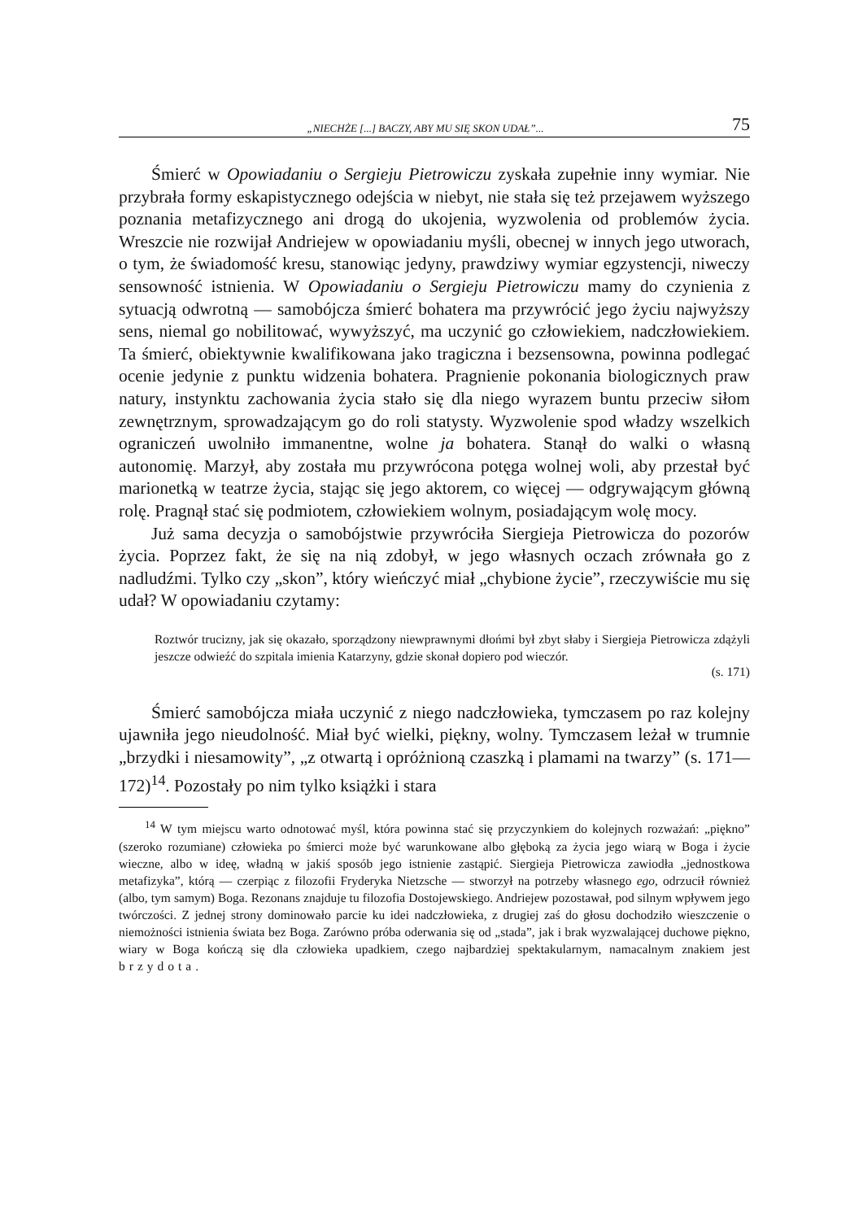„NIECHŻE [...] BACZY, ABY MU SIĘ SKON UDAŁ”... 75
Śmierć w Opowiadaniu o Sergieju Pietrowiczu zyskała zupełnie inny wymiar. Nie przybrała formy eskapistycznego odejścia w niebyt, nie stała się też przejawem wyższego poznania metafizycznego ani drogą do ukojenia, wyzwolenia od problemów życia. Wreszcie nie rozwijał Andriejew w opowiadaniu myśli, obecnej w innych jego utworach, o tym, że świadomość kresu, stanowiąc jedyny, prawdziwy wymiar egzystencji, niweczy sensowność istnienia. W Opowiadaniu o Sergieju Pietrowiczu mamy do czynienia z sytuacją odwrotną — samobójcza śmierć bohatera ma przywrócić jego życiu najwyższy sens, niemal go nobilitować, wywyższyć, ma uczynić go człowiekiem, nadczłowiekiem. Ta śmierć, obiektywnie kwalifikowana jako tragiczna i bezsensowna, powinna podlegać ocenie jedynie z punktu widzenia bohatera. Pragnienie pokonania biologicznych praw natury, instynktu zachowania życia stało się dla niego wyrazem buntu przeciw siłom zewnętrznym, sprowadzającym go do roli statysty. Wyzwolenie spod władzy wszelkich ograniczeń uwolniło immanentne, wolne ja bohatera. Stanął do walki o własną autonomię. Marzył, aby została mu przywrócona potęga wolnej woli, aby przestał być marionetką w teatrze życia, stając się jego aktorem, co więcej — odgrywającym główną rolę. Pragnął stać się podmiotem, człowiekiem wolnym, posiadającym wolę mocy.
Już sama decyzja o samobójstwie przywróciła Siergieja Pietrowicza do pozorów życia. Poprzez fakt, że się na nią zdobył, w jego własnych oczach zrównała go z nadludźmi. Tylko czy „skon”, który wieńczyć miał „chybione życie”, rzeczywiście mu się udał? W opowiadaniu czytamy:
Roztwór trucizny, jak się okazało, sporządzony niewprawnymi dłońmi był zbyt słaby i Siergieja Pietrowicza zdążyli jeszcze odwieźć do szpitala imienia Katarzyny, gdzie skonał dopiero pod wieczór.
(s. 171)
Śmierć samobójcza miała uczynić z niego nadczłowieka, tymczasem po raz kolejny ujawniła jego nieudolność. Miał być wielki, piękny, wolny. Tymczasem leżał w trumnie „brzydki i niesamowity”, „z otwartą i opróżnioną czaszką i plamami na twarzy” (s. 171—172)<sup>14</sup>. Pozostały po nim tylko książki i stara
<sup>14</sup> W tym miejscu warto odnotować myśl, która powinna stać się przyczynkiem do kolejnych rozważań: „piękno” (szeroko rozumiane) człowieka po śmierci może być warunkowane albo głęboką za życia jego wiarą w Boga i życie wieczne, albo w ideę, władną w jakiś sposób jego istnienie zastąpić. Siergieja Pietrowicza zawiodła „jednostkowa metafizyka”, którą — czerpiąc z filozofii Fryderyka Nietzsche — stworzył na potrzeby własnego ego, odrzucił również (albo, tym samym) Boga. Rezonans znajduje tu filozofia Dostojewskiego. Andriejew pozostawał, pod silnym wpływem jego twórczości. Z jednej strony dominowało parcie ku idei nadczłowieka, z drugiej zaś do głosu dochodziło wieszczenie o niemożności istnienia świata bez Boga. Zarówno próba oderwania się od „stada”, jak i brak wyzwalającej duchowe piękno, wiary w Boga kończą się dla człowieka upadkiem, czego najbardziej spektakularnym, namacalnym znakiem jest brzydota.